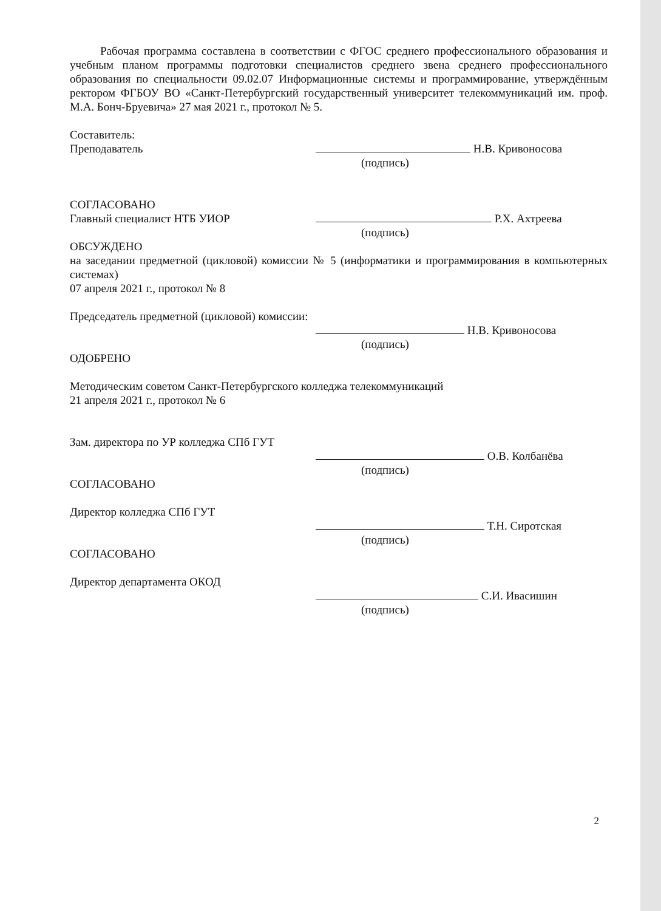Рабочая программа составлена в соответствии с ФГОС среднего профессионального образования и учебным планом программы подготовки специалистов среднего звена среднего профессионального образования по специальности 09.02.07 Информационные системы и программирование, утверждённым ректором ФГБОУ ВО «Санкт-Петербургский государственный университет телекоммуникаций им. проф. М.А. Бонч-Бруевича» 27 мая 2021 г., протокол № 5.
Составитель:
Преподаватель Н.В. Кривоносова
(подпись)
СОГЛАСОВАНО
Главный специалист НТБ УИОР Р.Х. Ахтреева
(подпись)
ОБСУЖДЕНО
на заседании предметной (цикловой) комиссии № 5 (информатики и программирования в компьютерных системах)
07 апреля 2021 г., протокол № 8
Председатель предметной (цикловой) комиссии:
Н.В. Кривоносова
(подпись)
ОДОБРЕНО
Методическим советом Санкт-Петербургского колледжа телекоммуникаций
21 апреля 2021 г., протокол № 6
Зам. директора по УР колледжа СПб ГУТ
О.В. Колбанёва
(подпись)
СОГЛАСОВАНО
Директор колледжа СПб ГУТ
Т.Н. Сиротская
(подпись)
СОГЛАСОВАНО
Директор департамента ОКОД
С.И. Ивасишин
(подпись)
2